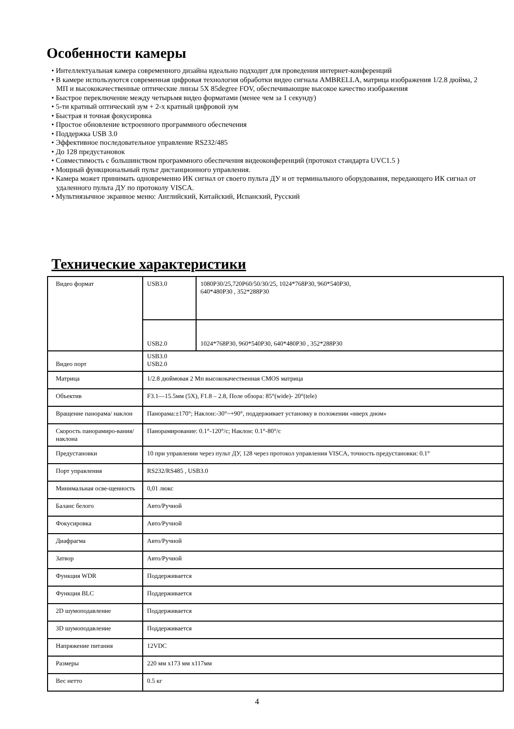Особенности камеры
• Интеллектуальная камера современного дизайна идеально подходит для проведения интернет-конференций
• В камере используются современная цифровая технология обработки видео сигнала AMBRELLA, матрица изображения 1/2.8 дюйма, 2 МП и высококачественные оптические линзы 5X 85degree FOV, обеспечивающие высокое качество изображения
• Быстрое переключение между четырьмя видео форматами (менее чем за 1 секунду)
• 5-ти кратный оптический зум + 2-х кратный цифровой зум
• Быстрая и точная фокусировка
• Простое обновление встроенного программного обеспечения
• Поддержка USB 3.0
• Эффективное последовательное управление RS232/485
• До 128 предустановок
• Совместимость с большинством программного обеспечения видеоконференций (протокол стандарта UVC1.5 )
• Мощный функциональный пульт дистанционного управления.
• Камера может принимать одновременно ИК сигнал от своего пульта ДУ и от терминального оборудования, передающего ИК сигнал от удаленного пульта ДУ по протоколу VISCA.
• Мультиязычное экранное меню: Английский, Китайский, Испанский, Русский
Технические характеристики
| Видео формат | USB3.0 | 1080P30/25,720P60/50/30/25, 1024*768P30, 960*540P30, 640*480P30 , 352*288P30 |
| | USB2.0 | 1024*768P30, 960*540P30, 640*480P30 , 352*288P30 |
| Видео порт | USB3.0 USB2.0 | |
| Матрица | 1/2.8 дюймовая 2 Мп высококачественная CMOS матрица | |
| Объектив | F3.1—15.5мм (5X), F1.8 – 2.8, Поле обзора: 85°(wide)- 20°(tele) | |
| Вращение панорама/ наклон | Панорама:±170°; Наклон:-30°~+90°, поддерживает установку в положении «вверх дном» | |
| Скорость панорамиро-вания/наклона | Панорамирование: 0.1°-120°/с; Наклон: 0.1°-80°/с | |
| Предустановки | 10 при управлении через пульт ДУ, 128 через протокол управления VISCA, точность предустановки: 0.1° | |
| Порт управления | RS232/RS485 , USB3.0 | |
| Минимальная осве-щенность | 0,01 люкс | |
| Баланс белого | Авто/Ручной | |
| Фокусировка | Авто/Ручной | |
| Диафрагма | Авто/Ручной | |
| Затвор | Авто/Ручной | |
| Функция WDR | Поддерживается | |
| Функция BLC | Поддерживается | |
| 2D шумоподавление | Поддерживается | |
| 3D шумоподавление | Поддерживается | |
| Напряжение питания | 12VDC | |
| Размеры | 220 мм x173 мм x117мм | |
| Вес нетто | 0.5 кг | |
4